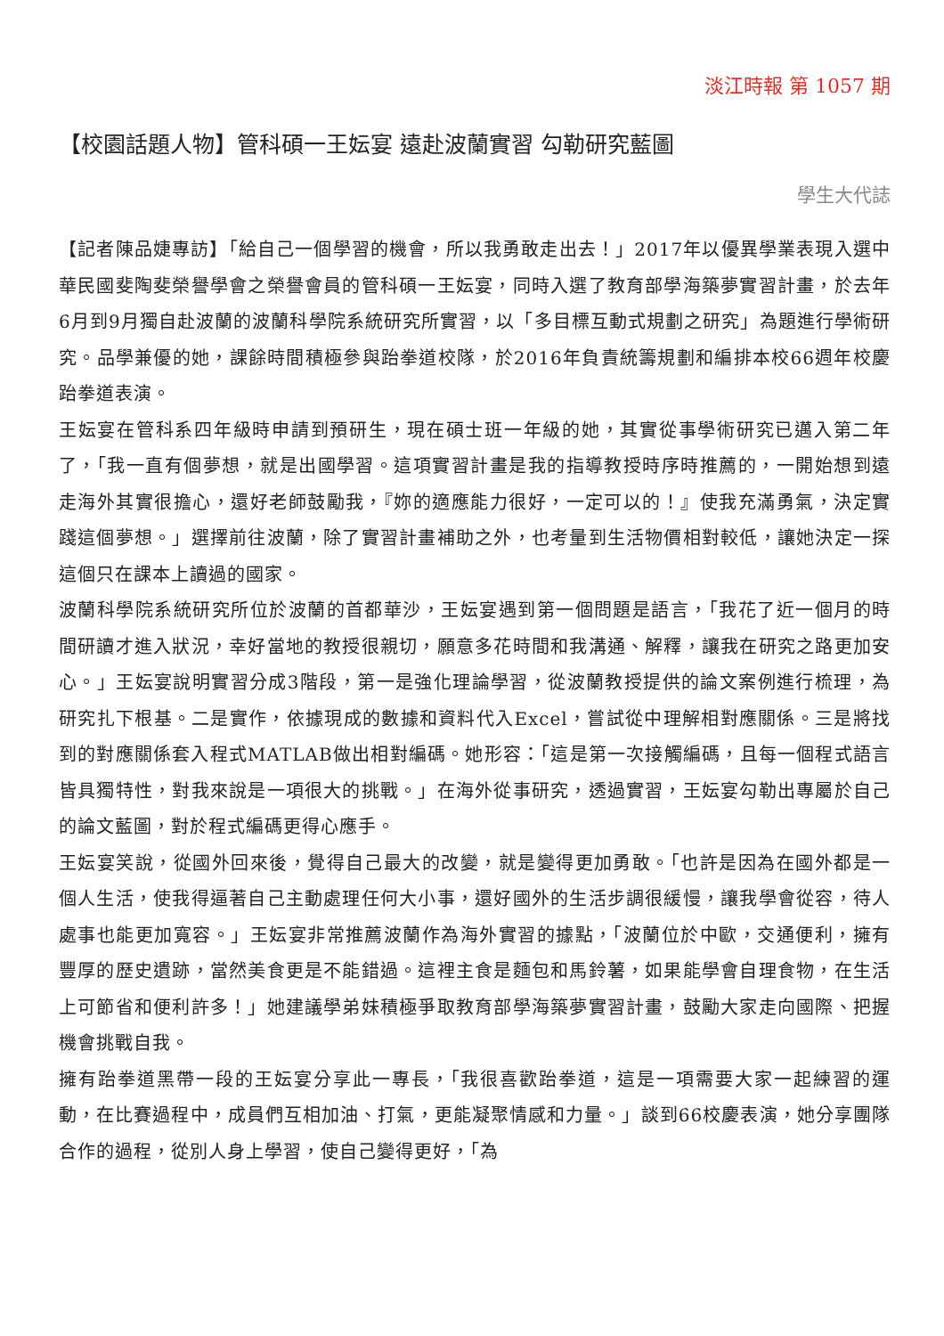淡江時報 第 1057 期
【校園話題人物】管科碩一王妘宴 遠赴波蘭實習 勾勒研究藍圖
學生大代誌
【記者陳品婕專訪】「給自己一個學習的機會，所以我勇敢走出去！」2017年以優異學業表現入選中華民國斐陶斐榮譽學會之榮譽會員的管科碩一王妘宴，同時入選了教育部學海築夢實習計畫，於去年6月到9月獨自赴波蘭的波蘭科學院系統研究所實習，以「多目標互動式規劃之研究」為題進行學術研究。品學兼優的她，課餘時間積極參與跆拳道校隊，於2016年負責統籌規劃和編排本校66週年校慶跆拳道表演。
王妘宴在管科系四年級時申請到預研生，現在碩士班一年級的她，其實從事學術研究已邁入第二年了，「我一直有個夢想，就是出國學習。這項實習計畫是我的指導教授時序時推薦的，一開始想到遠走海外其實很擔心，還好老師鼓勵我，『妳的適應能力很好，一定可以的！』使我充滿勇氣，決定實踐這個夢想。」選擇前往波蘭，除了實習計畫補助之外，也考量到生活物價相對較低，讓她決定一探這個只在課本上讀過的國家。
波蘭科學院系統研究所位於波蘭的首都華沙，王妘宴遇到第一個問題是語言，「我花了近一個月的時間研讀才進入狀況，幸好當地的教授很親切，願意多花時間和我溝通、解釋，讓我在研究之路更加安心。」王妘宴說明實習分成3階段，第一是強化理論學習，從波蘭教授提供的論文案例進行梳理，為研究扎下根基。二是實作，依據現成的數據和資料代入Excel，嘗試從中理解相對應關係。三是將找到的對應關係套入程式MATLAB做出相對編碼。她形容：「這是第一次接觸編碼，且每一個程式語言皆具獨特性，對我來說是一項很大的挑戰。」在海外從事研究，透過實習，王妘宴勾勒出專屬於自己的論文藍圖，對於程式編碼更得心應手。
王妘宴笑說，從國外回來後，覺得自己最大的改變，就是變得更加勇敢。「也許是因為在國外都是一個人生活，使我得逼著自己主動處理任何大小事，還好國外的生活步調很緩慢，讓我學會從容，待人處事也能更加寬容。」王妘宴非常推薦波蘭作為海外實習的據點，「波蘭位於中歐，交通便利，擁有豐厚的歷史遺跡，當然美食更是不能錯過。這裡主食是麵包和馬鈴薯，如果能學會自理食物，在生活上可節省和便利許多！」她建議學弟妹積極爭取教育部學海築夢實習計畫，鼓勵大家走向國際、把握機會挑戰自我。
擁有跆拳道黑帶一段的王妘宴分享此一專長，「我很喜歡跆拳道，這是一項需要大家一起練習的運動，在比賽過程中，成員們互相加油、打氣，更能凝聚情感和力量。」談到66校慶表演，她分享團隊合作的過程，從別人身上學習，使自己變得更好，「為